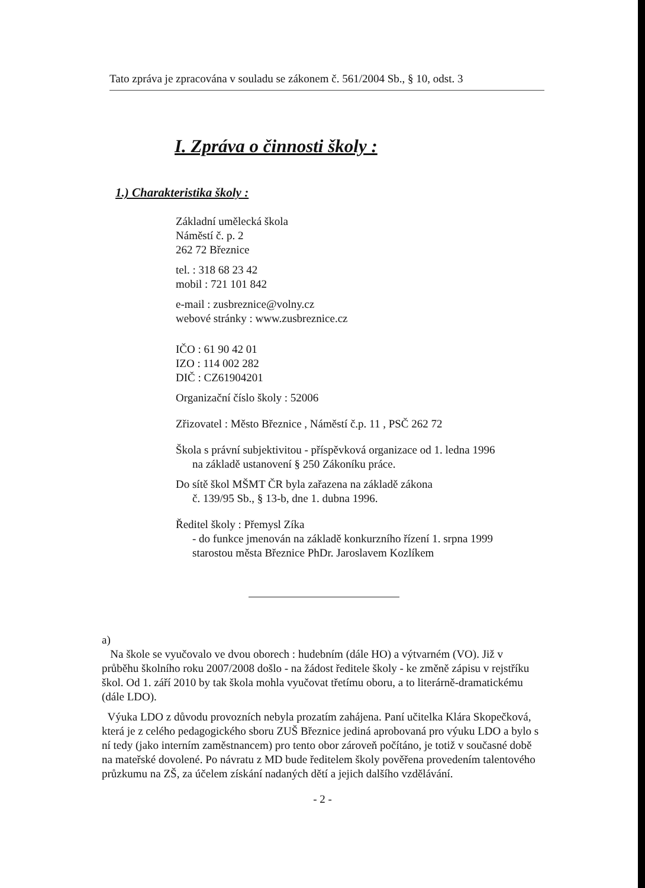Tato zpráva je zpracována v souladu se zákonem č. 561/2004 Sb., § 10, odst. 3
I. Zpráva o činnosti školy :
1.) Charakteristika školy :
Základní umělecká škola
Náměstí č. p. 2
262 72 Březnice
tel. : 318 68 23 42
mobil : 721 101 842
e-mail : zusbreznice@volny.cz
webové stránky : www.zusbreznice.cz
IČO : 61 90 42 01
IZO : 114 002 282
DIČ : CZ61904201
Organizační číslo školy : 52006
Zřizovatel : Město Březnice , Náměstí č.p. 11 , PSČ 262 72
Škola s právní subjektivitou - příspěvková organizace od 1. ledna 1996
na základě ustanovení § 250 Zákoníku práce.
Do sítě škol MŠMT ČR byla zařazena na základě zákona
č. 139/95 Sb., § 13-b, dne 1. dubna 1996.
Ředitel školy : Přemysl Zíka
- do funkce jmenován na základě konkurzního řízení 1. srpna 1999
starostou města Březnice PhDr. Jaroslavem Kozlíkem
a)
Na škole se vyučovalo ve dvou oborech : hudebním (dále HO) a výtvarném (VO). Již v průběhu školního roku 2007/2008 došlo - na žádost ředitele školy - ke změně zápisu v rejstříku škol. Od 1. září 2010 by tak škola mohla vyučovat třetímu oboru, a to literárně-dramatickému (dále LDO).
Výuka LDO z důvodu provozních nebyla prozatím zahájena. Paní učitelka Klára Skopečková, která je z celého pedagogického sboru ZUŠ Březnice jediná aprobovaná pro výuku LDO a bylo s ní tedy (jako interním zaměstnancem) pro tento obor zároveň počítáno, je totiž v současné době na mateřské dovolené. Po návratu z MD bude ředitelem školy pověřena provedením talentového průzkumu na ZŠ, za účelem získání nadaných dětí a jejich dalšího vzdělávání.
- 2 -